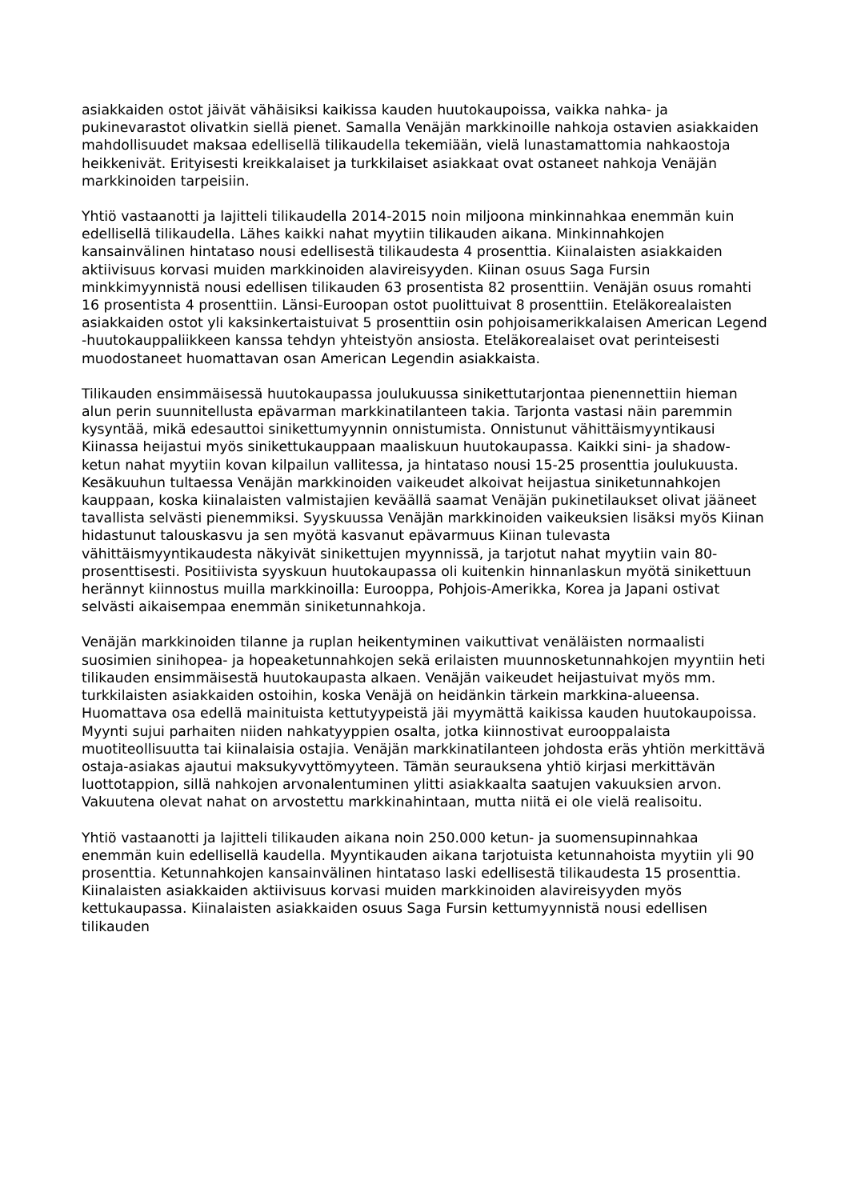asiakkaiden ostot jäivät vähäisiksi kaikissa kauden huutokaupoissa, vaikka nahka- ja pukinevarastot olivatkin siellä pienet. Samalla Venäjän markkinoille nahkoja ostavien asiakkaiden mahdollisuudet maksaa edellisellä tilikaudella tekemiään, vielä lunastamattomia nahkaostoja heikkenivät. Erityisesti kreikkalaiset ja turkkilaiset asiakkaat ovat ostaneet nahkoja Venäjän markkinoiden tarpeisiin.
Yhtiö vastaanotti ja lajitteli tilikaudella 2014-2015 noin miljoona minkinnahkaa enemmän kuin edellisellä tilikaudella. Lähes kaikki nahat myytiin tilikauden aikana. Minkinnahkojen kansainvälinen hintataso nousi edellisestä tilikaudesta 4 prosenttia. Kiinalaisten asiakkaiden aktiivisuus korvasi muiden markkinoiden alavireisyyden. Kiinan osuus Saga Fursin minkkimyynnistä nousi edellisen tilikauden 63 prosentista 82 prosenttiin. Venäjän osuus romahti 16 prosentista 4 prosenttiin. Länsi-Euroopan ostot puolittuivat 8 prosenttiin. Eteläkorealaisten asiakkaiden ostot yli kaksinkertaistuivat 5 prosenttiin osin pohjoisamerikkalaisen American Legend -huutokauppaliikkeen kanssa tehdyn yhteistyön ansiosta. Eteläkorealaiset ovat perinteisesti muodostaneet huomattavan osan American Legendin asiakkaista.
Tilikauden ensimmäisessä huutokaupassa joulukuussa sinikettutarjontaa pienennettiin hieman alun perin suunnitellusta epävarman markkinatilanteen takia. Tarjonta vastasi näin paremmin kysyntää, mikä edesauttoi sinikettumyynnin onnistumista. Onnistunut vähittäismyyntikausi Kiinassa heijastui myös sinikettukauppaan maaliskuun huutokaupassa. Kaikki sini- ja shadow-ketun nahat myytiin kovan kilpailun vallitessa, ja hintataso nousi 15-25 prosenttia joulukuusta. Kesäkuuhun tultaessa Venäjän markkinoiden vaikeudet alkoivat heijastua siniketunnahkojen kauppaan, koska kiinalaisten valmistajien keväällä saamat Venäjän pukinetilaukset olivat jääneet tavallista selvästi pienemmiksi. Syyskuussa Venäjän markkinoiden vaikeuksien lisäksi myös Kiinan hidastunut talouskasvu ja sen myötä kasvanut epävarmuus Kiinan tulevasta vähittäismyyntikaudesta näkyivät sinikettujen myynnissä, ja tarjotut nahat myytiin vain 80-prosenttisesti. Positiivista syyskuun huutokaupassa oli kuitenkin hinnanlaskun myötä sinikettuun herännyt kiinnostus muilla markkinoilla: Eurooppa, Pohjois-Amerikka, Korea ja Japani ostivat selvästi aikaisempaa enemmän siniketunnahkoja.
Venäjän markkinoiden tilanne ja ruplan heikentyminen vaikuttivat venäläisten normaalisti suosimien sinihopea- ja hopeaketunnahkojen sekä erilaisten muunnosketunnahkojen myyntiin heti tilikauden ensimmäisestä huutokaupasta alkaen. Venäjän vaikeudet heijastuivat myös mm. turkkilaisten asiakkaiden ostoihin, koska Venäjä on heidänkin tärkein markkina-alueensa. Huomattava osa edellä mainituista kettutyypeistä jäi myymättä kaikissa kauden huutokaupoissa. Myynti sujui parhaiten niiden nahkatyyppien osalta, jotka kiinnostivat eurooppalaista muotiteollisuutta tai kiinalaisia ostajia. Venäjän markkinatilanteen johdosta eräs yhtiön merkittävä ostaja-asiakas ajautui maksukyvyttömyyteen. Tämän seurauksena yhtiö kirjasi merkittävän luottotappion, sillä nahkojen arvonalentuminen ylitti asiakkaalta saatujen vakuuksien arvon. Vakuutena olevat nahat on arvostettu markkinahintaan, mutta niitä ei ole vielä realisoitu.
Yhtiö vastaanotti ja lajitteli tilikauden aikana noin 250.000 ketun- ja suomensupinnahkaa enemmän kuin edellisellä kaudella. Myyntikauden aikana tarjotuista ketunnahoista myytiin yli 90 prosenttia. Ketunnahkojen kansainvälinen hintataso laski edellisestä tilikaudesta 15 prosenttia. Kiinalaisten asiakkaiden aktiivisuus korvasi muiden markkinoiden alavireisyyden myös kettukaupassa. Kiinalaisten asiakkaiden osuus Saga Fursin kettumyynnistä nousi edellisen tilikauden